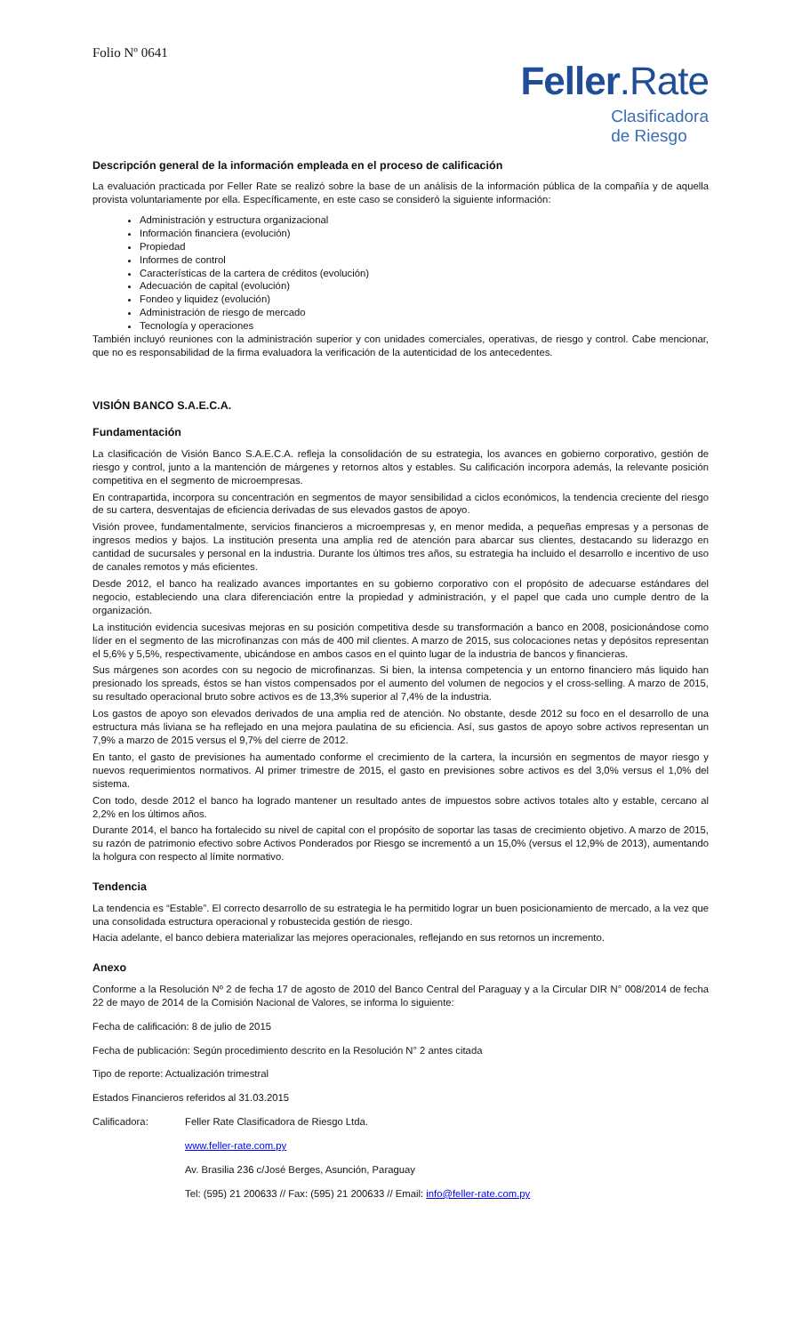Folio Nº 0641
Feller.Rate
Clasificadora
de Riesgo
Descripción general de la información empleada en el proceso de calificación
La evaluación practicada por Feller Rate se realizó sobre la base de un análisis de la información pública de la compañía y de aquella provista voluntariamente por ella. Específicamente, en este caso se consideró la siguiente información:
Administración y estructura organizacional
Información financiera (evolución)
Propiedad
Informes de control
Características de la cartera de créditos (evolución)
Adecuación de capital (evolución)
Fondeo y liquidez (evolución)
Administración de riesgo de mercado
Tecnología y operaciones
También incluyó reuniones con la administración superior y con unidades comerciales, operativas, de riesgo y control. Cabe mencionar, que no es responsabilidad de la firma evaluadora la verificación de la autenticidad de los antecedentes.
VISIÓN BANCO S.A.E.C.A.
Fundamentación
La clasificación de Visión Banco S.A.E.C.A. refleja la consolidación de su estrategia, los avances en gobierno corporativo, gestión de riesgo y control, junto a la mantención de márgenes y retornos altos y estables. Su calificación incorpora además, la relevante posición competitiva en el segmento de microempresas.
En contrapartida, incorpora su concentración en segmentos de mayor sensibilidad a ciclos económicos, la tendencia creciente del riesgo de su cartera, desventajas de eficiencia derivadas de sus elevados gastos de apoyo.
Visión provee, fundamentalmente, servicios financieros a microempresas y, en menor medida, a pequeñas empresas y a personas de ingresos medios y bajos. La institución presenta una amplia red de atención para abarcar sus clientes, destacando su liderazgo en cantidad de sucursales y personal en la industria. Durante los últimos tres años, su estrategia ha incluido el desarrollo e incentivo de uso de canales remotos y más eficientes.
Desde 2012, el banco ha realizado avances importantes en su gobierno corporativo con el propósito de adecuarse estándares del negocio, estableciendo una clara diferenciación entre la propiedad y administración, y el papel que cada uno cumple dentro de la organización.
La institución evidencia sucesivas mejoras en su posición competitiva desde su transformación a banco en 2008, posicionándose como líder en el segmento de las microfinanzas con más de 400 mil clientes. A marzo de 2015, sus colocaciones netas y depósitos representan el 5,6% y 5,5%, respectivamente, ubicándose en ambos casos en el quinto lugar de la industria de bancos y financieras.
Sus márgenes son acordes con su negocio de microfinanzas. Si bien, la intensa competencia y un entorno financiero más liquido han presionado los spreads, éstos se han vistos compensados por el aumento del volumen de negocios y el cross-selling. A marzo de 2015, su resultado operacional bruto sobre activos es de 13,3% superior al 7,4% de la industria.
Los gastos de apoyo son elevados derivados de una amplia red de atención. No obstante, desde 2012 su foco en el desarrollo de una estructura más liviana se ha reflejado en una mejora paulatina de su eficiencia. Así, sus gastos de apoyo sobre activos representan un 7,9% a marzo de 2015 versus el 9,7% del cierre de 2012.
En tanto, el gasto de previsiones ha aumentado conforme el crecimiento de la cartera, la incursión en segmentos de mayor riesgo y nuevos requerimientos normativos. Al primer trimestre de 2015, el gasto en previsiones sobre activos es del 3,0% versus el 1,0% del sistema.
Con todo, desde 2012 el banco ha logrado mantener un resultado antes de impuestos sobre activos totales alto y estable, cercano al 2,2% en los últimos años.
Durante 2014, el banco ha fortalecido su nivel de capital con el propósito de soportar las tasas de crecimiento objetivo. A marzo de 2015, su razón de patrimonio efectivo sobre Activos Ponderados por Riesgo se incrementó a un 15,0% (versus el 12,9% de 2013), aumentando la holgura con respecto al límite normativo.
Tendencia
La tendencia es “Estable”. El correcto desarrollo de su estrategia le ha permitido lograr un buen posicionamiento de mercado, a la vez que una consolidada estructura operacional y robustecida gestión de riesgo.
Hacia adelante, el banco debiera materializar las mejores operacionales, reflejando en sus retornos un incremento.
Anexo
Conforme a la Resolución Nº 2 de fecha 17 de agosto de 2010 del Banco Central del Paraguay y a la Circular DIR N° 008/2014 de fecha 22 de mayo de 2014 de la Comisión Nacional de Valores, se informa lo siguiente:
Fecha de calificación: 8 de julio de 2015
Fecha de publicación: Según procedimiento descrito en la Resolución N° 2 antes citada
Tipo de reporte: Actualización trimestral
Estados Financieros referidos al 31.03.2015
Calificadora: Feller Rate Clasificadora de Riesgo Ltda.
www.feller-rate.com.py
Av. Brasilia 236 c/José Berges, Asunción, Paraguay
Tel: (595) 21 200633 // Fax: (595) 21 200633 // Email: info@feller-rate.com.py